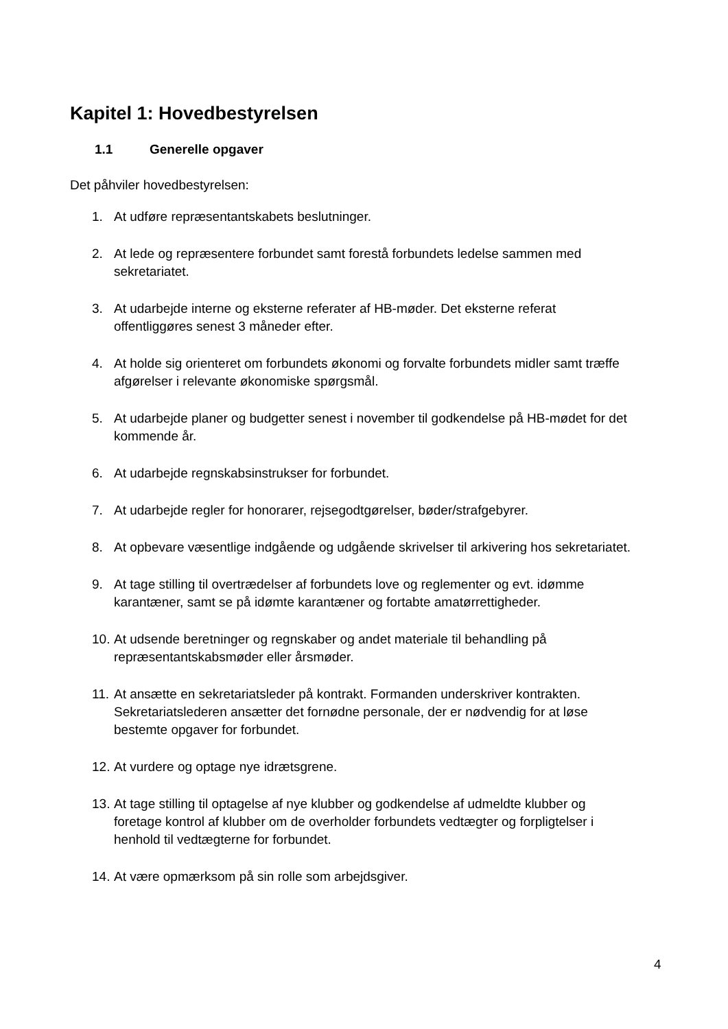Kapitel 1: Hovedbestyrelsen
1.1 Generelle opgaver
Det påhviler hovedbestyrelsen:
1. At udføre repræsentantskabets beslutninger.
2. At lede og repræsentere forbundet samt forestå forbundets ledelse sammen med sekretariatet.
3. At udarbejde interne og eksterne referater af HB-møder. Det eksterne referat offentliggøres senest 3 måneder efter.
4. At holde sig orienteret om forbundets økonomi og forvalte forbundets midler samt træffe afgørelser i relevante økonomiske spørgsmål.
5. At udarbejde planer og budgetter senest i november til godkendelse på HB-mødet for det kommende år.
6. At udarbejde regnskabsinstrukser for forbundet.
7. At udarbejde regler for honorarer, rejsegodtgørelser, bøder/strafgebyrer.
8. At opbevare væsentlige indgående og udgående skrivelser til arkivering hos sekretariatet.
9. At tage stilling til overtrædelser af forbundets love og reglementer og evt. idømme karantæner, samt se på idømte karantæner og fortabte amatørrettigheder.
10. At udsende beretninger og regnskaber og andet materiale til behandling på repræsentantskabsmøder eller årsmøder.
11. At ansætte en sekretariatsleder på kontrakt. Formanden underskriver kontrakten. Sekretariatslederen ansætter det fornødne personale, der er nødvendig for at løse bestemte opgaver for forbundet.
12. At vurdere og optage nye idrætsgrene.
13. At tage stilling til optagelse af nye klubber og godkendelse af udmeldte klubber og foretage kontrol af klubber om de overholder forbundets vedtægter og forpligtelser i henhold til vedtægterne for forbundet.
14. At være opmærksom på sin rolle som arbejdsgiver.
4